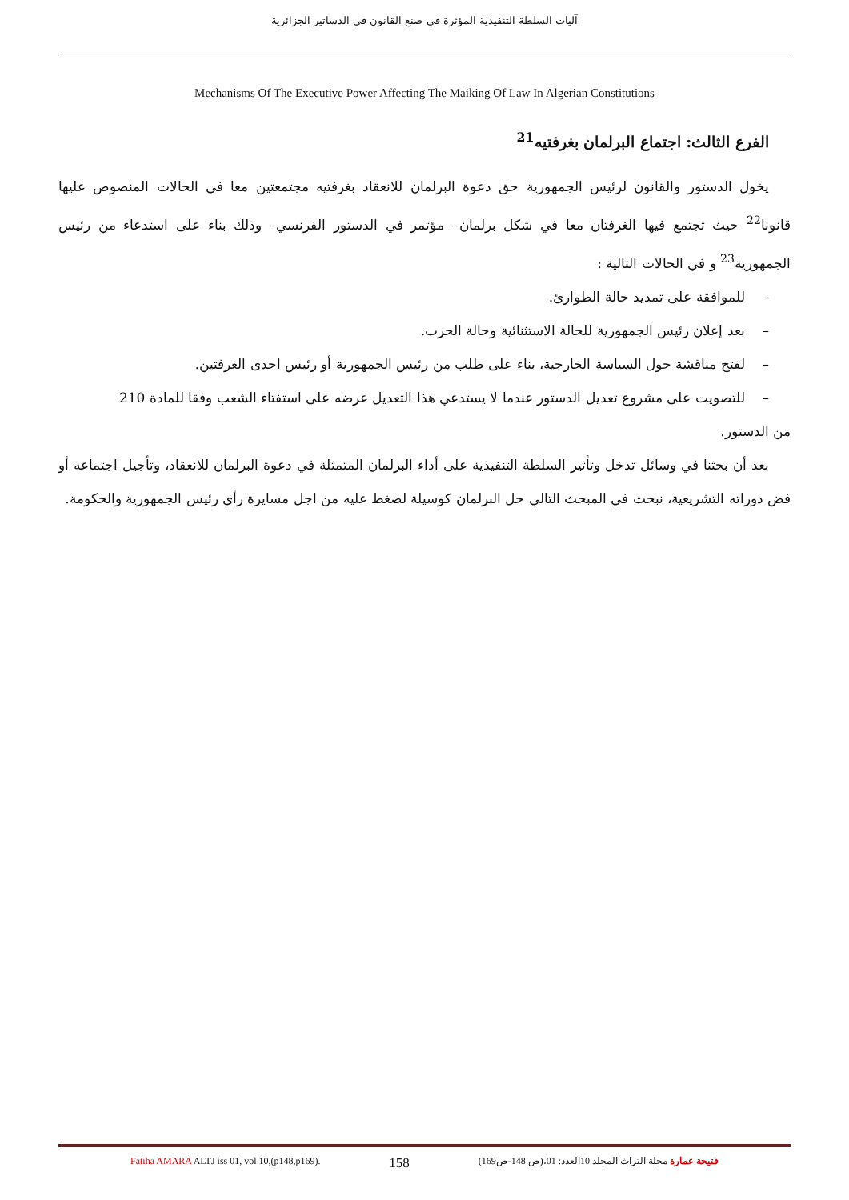آليات السلطة التنفيذية المؤثرة في صنع القانون في الدساتير الجزائرية
Mechanisms Of The Executive Power Affecting The Maiking Of Law In Algerian Constitutions
الفرع الثالث: اجتماع البرلمان بغرفتيه<sup>21</sup>
يخول الدستور والقانون لرئيس الجمهورية حق دعوة البرلمان للانعقاد بغرفتيه مجتمعتين معا في الحالات المنصوص عليها قانونا<sup>22</sup> حيث تجتمع فيها الغرفتان معا في شكل برلمان– مؤتمر في الدستور الفرنسي– وذلك بناء على استدعاء من رئيس الجمهورية<sup>23</sup> و في الحالات التالية :
– للموافقة على تمديد حالة الطوارئ.
– بعد إعلان رئيس الجمهورية للحالة الاستثنائية وحالة الحرب.
– لفتح مناقشة حول السياسة الخارجية، بناء على طلب من رئيس الجمهورية أو رئيس احدى الغرفتين.
– للتصويت على مشروع تعديل الدستور عندما لا يستدعي هذا التعديل عرضه على استفتاء الشعب وفقا للمادة 210
من الدستور.
بعد أن بحثنا في وسائل تدخل وتأثير السلطة التنفيذية على أداء البرلمان المتمثلة في دعوة البرلمان للانعقاد، وتأجيل اجتماعه أو فض دوراته التشريعية، نبحث في المبحث التالي حل البرلمان كوسيلة لضغط عليه من اجل مسايرة رأي رئيس الجمهورية والحكومة.
Fatiha AMARA ALTJ iss 01, vol 10,(p148,p169). 158 فتيحة عمارة مجلة التراث المجلد 10العدد: 01،(ص 148-ص169)